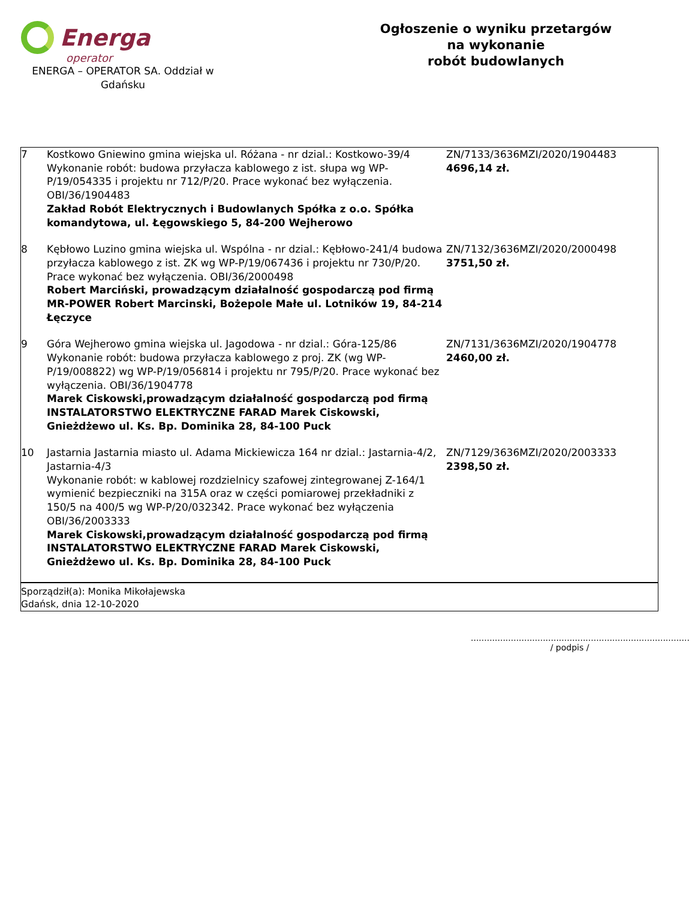Energa
operator
ENERGA – OPERATOR SA. Oddział w Gdańsku
Ogłoszenie o wyniku przetargów
na wykonanie
robót budowlanych
| 7 | Kostkowo Gniewino gmina wiejska ul. Różana - nr dzial.: Kostkowo-39/4 Wykonanie robót: budowa przyłacza kablowego z ist. słupa wg WP-P/19/054335 i projektu nr 712/P/20. Prace wykonać bez wyłączenia. OBI/36/1904483 Zakład Robót Elektrycznych i Budowlanych Spółka z o.o. Spółka komandytowa, ul. Łęgowskiego 5, 84-200 Wejherowo | ZN/7133/3636MZI/2020/1904483 4696,14 zł. |
| 8 | Kębłowo Luzino gmina wiejska ul. Wspólna - nr dzial.: Kębłowo-241/4 budowa przyłacza kablowego z ist. ZK wg WP-P/19/067436 i projektu nr 730/P/20. Prace wykonać bez wyłączenia. OBI/36/2000498 Robert Marciński, prowadzącym działalność gospodarczą pod firmą MR-POWER Robert Marcinski, Bożepole Małe ul. Lotników 19, 84-214 Łęczyce | ZN/7132/3636MZI/2020/2000498 3751,50 zł. |
| 9 | Góra Wejherowo gmina wiejska ul. Jagodowa - nr dzial.: Góra-125/86 Wykonanie robót: budowa przyłacza kablowego z proj. ZK (wg WP-P/19/008822) wg WP-P/19/056814 i projektu nr 795/P/20. Prace wykonać bez wyłączenia. OBI/36/1904778 Marek Ciskowski,prowadzącym działalność gospodarczą pod firmą INSTALATORSTWO ELEKTRYCZNE FARAD Marek Ciskowski, Gnieżdżewo ul. Ks. Bp. Dominika 28, 84-100 Puck | ZN/7131/3636MZI/2020/1904778 2460,00 zł. |
| 10 | Jastarnia Jastarnia miasto ul. Adama Mickiewicza 164 nr dzial.: Jastarnia-4/2, Jastarnia-4/3 Wykonanie robót: w kablowej rozdzielnicy szafowej zintegrowanej Z-164/1 wymienić bezpieczniki na 315A oraz w części pomiarowej przekładniki z 150/5 na 400/5 wg WP-P/20/032342. Prace wykonać bez wyłączenia OBI/36/2003333 Marek Ciskowski,prowadzącym działalność gospodarczą pod firmą INSTALATORSTWO ELEKTRYCZNE FARAD Marek Ciskowski, Gnieżdżewo ul. Ks. Bp. Dominika 28, 84-100 Puck | ZN/7129/3636MZI/2020/2003333 2398,50 zł. |
| Sporządził(a): Monika Mikołajewska Gdańsk, dnia 12-10-2020 | | |
..................................................................................
/ podpis /